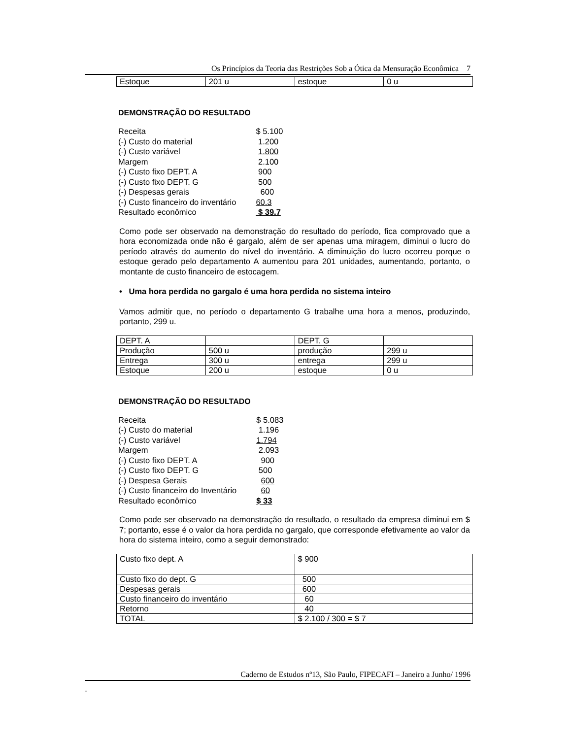Os Princípios da Teoria das Restrições Sob a Ótica da Mensuração Econômica 7
| Estoque | 201 u | estoque | 0 u |
DEMONSTRAÇÃO DO RESULTADO
| Receita | $ 5.100 |
| (-) Custo do material | 1.200 |
| (-) Custo variável | 1.800 |
| Margem | 2.100 |
| (-) Custo fixo DEPT. A | 900 |
| (-) Custo fixo DEPT. G | 500 |
| (-) Despesas gerais | 600 |
| (-) Custo financeiro do inventário | 60.3 |
| Resultado econômico | $ 39.7 |
Como pode ser observado na demonstração do resultado do período, fica comprovado que a hora economizada onde não é gargalo, além de ser apenas uma miragem, diminui o lucro do período através do aumento do nível do inventário. A diminuição do lucro ocorreu porque o estoque gerado pelo departamento A aumentou para 201 unidades, aumentando, portanto, o montante de custo financeiro de estocagem.
• Uma hora perdida no gargalo é uma hora perdida no sistema inteiro
Vamos admitir que, no período o departamento G trabalhe uma hora a menos, produzindo, portanto, 299 u.
| DEPT. A | | DEPT. G | |
| Produção | 500 u | produção | 299 u |
| Entrega | 300 u | entrega | 299 u |
| Estoque | 200 u | estoque | 0 u |
DEMONSTRAÇÃO DO RESULTADO
| Receita | $ 5.083 |
| (-) Custo do material | 1.196 |
| (-) Custo variável | 1.794 |
| Margem | 2.093 |
| (-) Custo fixo DEPT. A | 900 |
| (-) Custo fixo DEPT. G | 500 |
| (-) Despesa Gerais | 600 |
| (-) Custo financeiro do Inventário | 60 |
| Resultado econômico | $ 33 |
Como pode ser observado na demonstração do resultado, o resultado da empresa diminui em $ 7; portanto, esse é o valor da hora perdida no gargalo, que corresponde efetivamente ao valor da hora do sistema inteiro, como a seguir demonstrado:
| Custo fixo dept. A | $ 900 |
| Custo fixo do dept. G | 500 |
| Despesas gerais | 600 |
| Custo financeiro do inventário | 60 |
| Retorno | 40 |
| TOTAL | $ 2.100 / 300 = $ 7 |
Caderno de Estudos nº13, São Paulo, FIPECAFI – Janeiro a Junho/ 1996
-